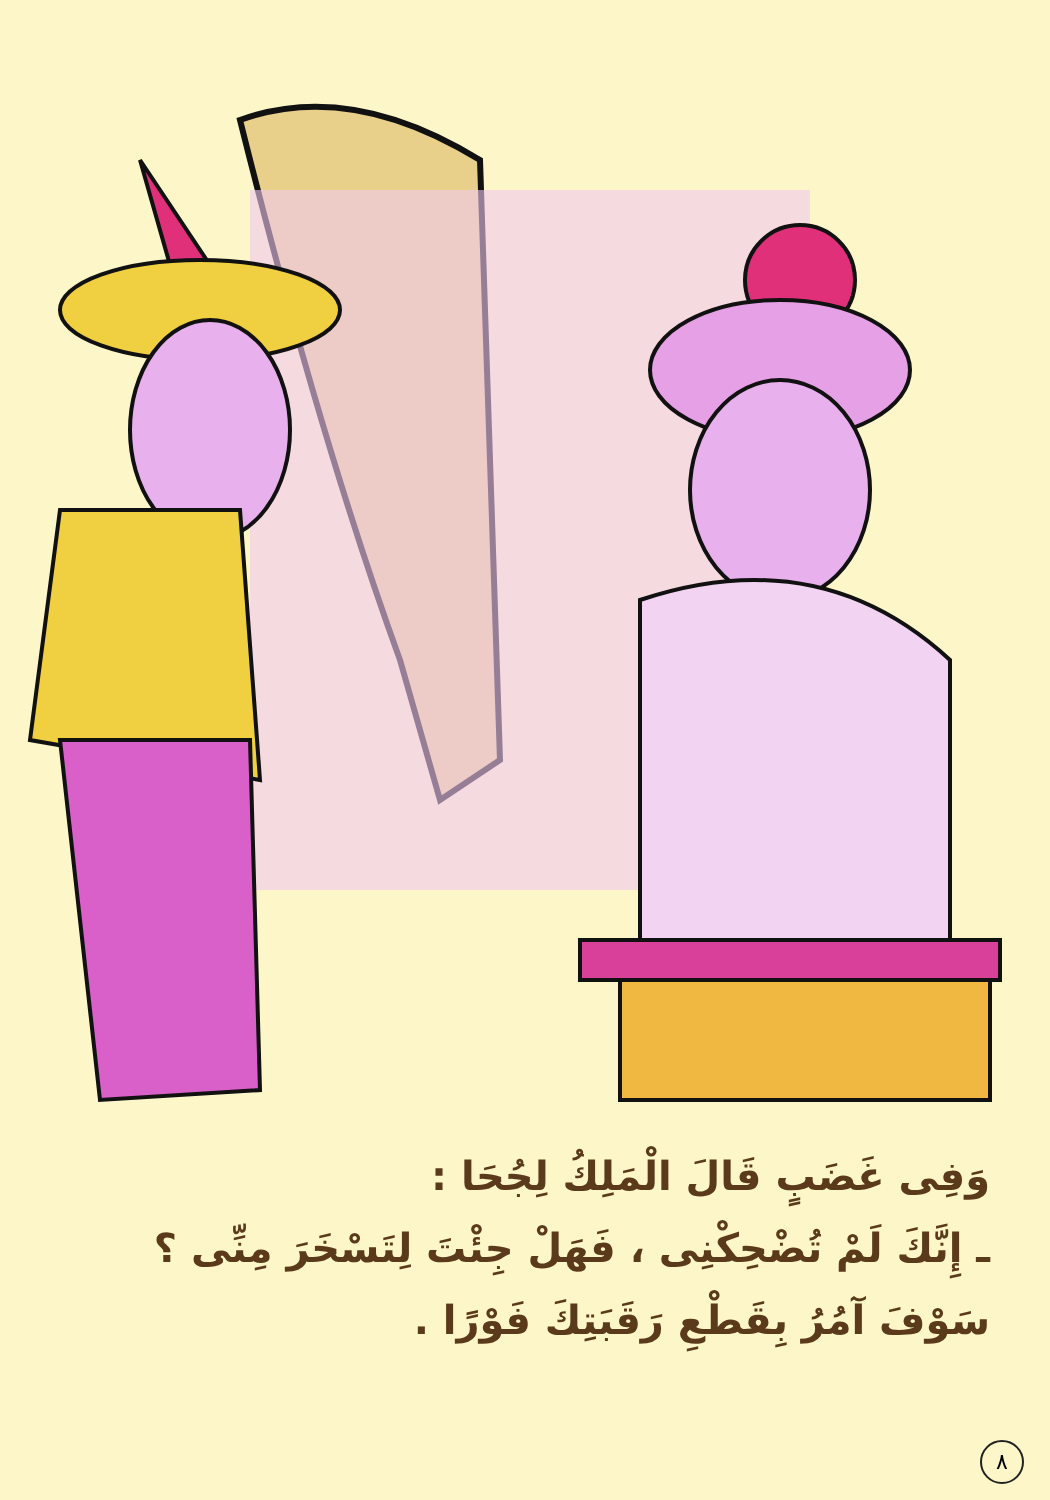وَفِى غَضَبٍ قَالَ الْمَلِكُ لِجُحَا :
ـ إِنَّكَ لَمْ تُضْحِكْنِى ، فَهَلْ جِئْتَ لِتَسْخَرَ مِنِّى ؟ سَوْفَ آمُرُ بِقَطْعِ رَقَبَتِكَ فَوْرًا .
٨